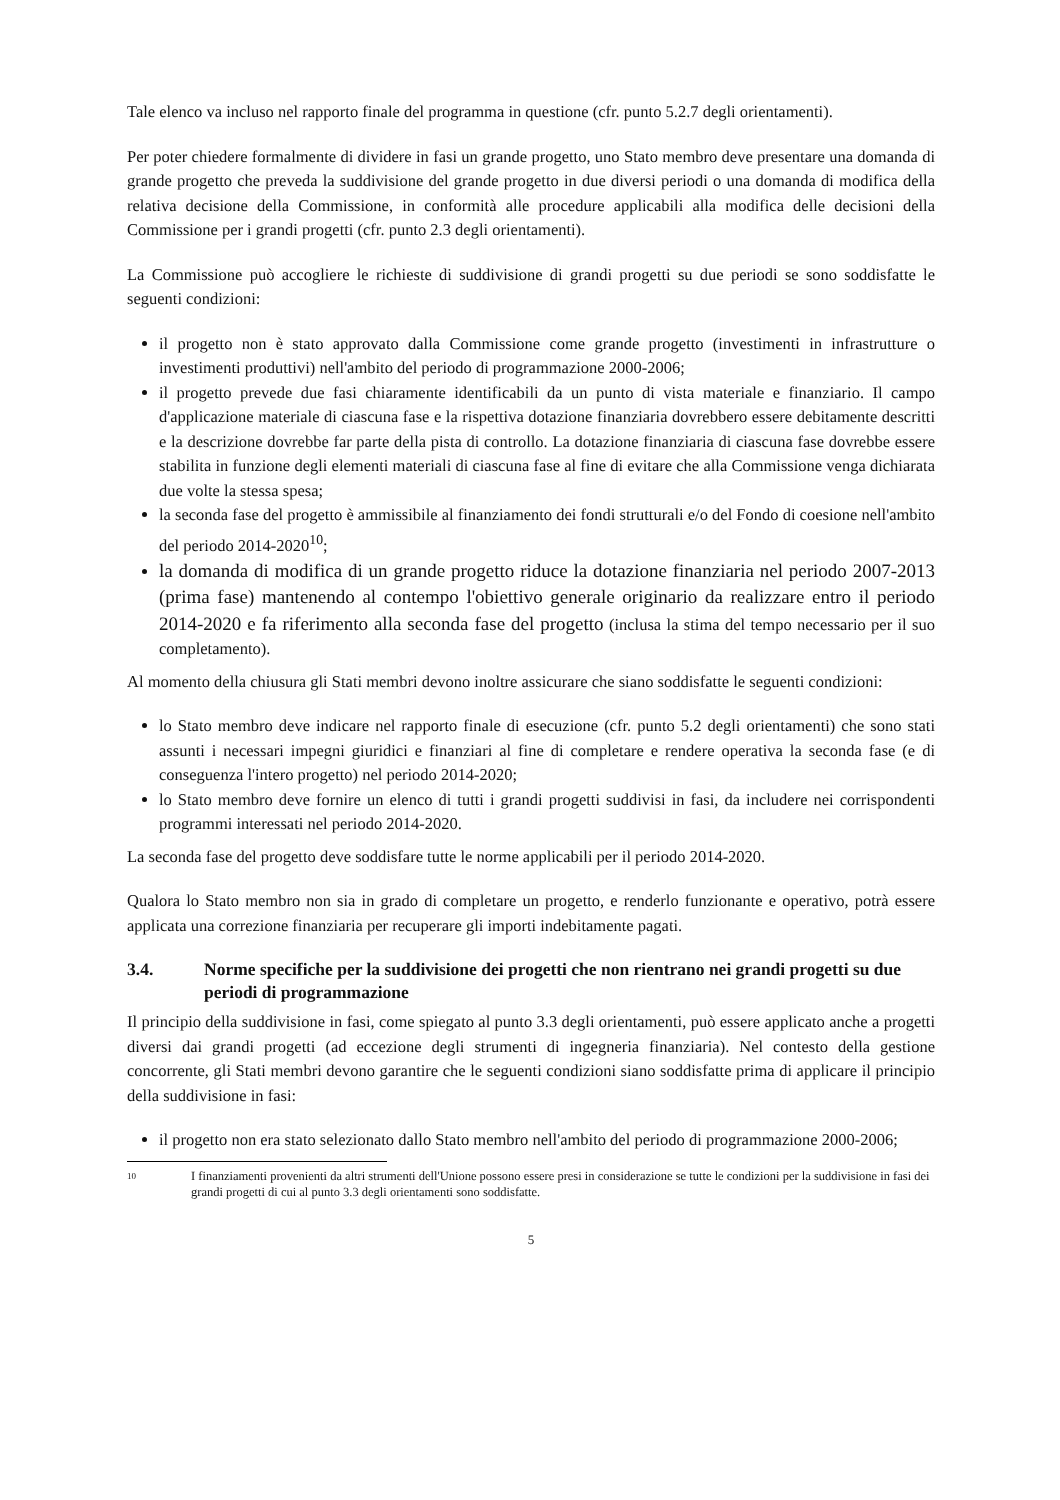Tale elenco va incluso nel rapporto finale del programma in questione (cfr. punto 5.2.7 degli orientamenti).
Per poter chiedere formalmente di dividere in fasi un grande progetto, uno Stato membro deve presentare una domanda di grande progetto che preveda la suddivisione del grande progetto in due diversi periodi o una domanda di modifica della relativa decisione della Commissione, in conformità alle procedure applicabili alla modifica delle decisioni della Commissione per i grandi progetti (cfr. punto 2.3 degli orientamenti).
La Commissione può accogliere le richieste di suddivisione di grandi progetti su due periodi se sono soddisfatte le seguenti condizioni:
il progetto non è stato approvato dalla Commissione come grande progetto (investimenti in infrastrutture o investimenti produttivi) nell'ambito del periodo di programmazione 2000-2006;
il progetto prevede due fasi chiaramente identificabili da un punto di vista materiale e finanziario. Il campo d'applicazione materiale di ciascuna fase e la rispettiva dotazione finanziaria dovrebbero essere debitamente descritti e la descrizione dovrebbe far parte della pista di controllo. La dotazione finanziaria di ciascuna fase dovrebbe essere stabilita in funzione degli elementi materiali di ciascuna fase al fine di evitare che alla Commissione venga dichiarata due volte la stessa spesa;
la seconda fase del progetto è ammissibile al finanziamento dei fondi strutturali e/o del Fondo di coesione nell'ambito del periodo 2014-2020<sup>10</sup>;
la domanda di modifica di un grande progetto riduce la dotazione finanziaria nel periodo 2007-2013 (prima fase) mantenendo al contempo l'obiettivo generale originario da realizzare entro il periodo 2014-2020 e fa riferimento alla seconda fase del progetto (inclusa la stima del tempo necessario per il suo completamento).
Al momento della chiusura gli Stati membri devono inoltre assicurare che siano soddisfatte le seguenti condizioni:
lo Stato membro deve indicare nel rapporto finale di esecuzione (cfr. punto 5.2 degli orientamenti) che sono stati assunti i necessari impegni giuridici e finanziari al fine di completare e rendere operativa la seconda fase (e di conseguenza l'intero progetto) nel periodo 2014-2020;
lo Stato membro deve fornire un elenco di tutti i grandi progetti suddivisi in fasi, da includere nei corrispondenti programmi interessati nel periodo 2014-2020.
La seconda fase del progetto deve soddisfare tutte le norme applicabili per il periodo 2014-2020.
Qualora lo Stato membro non sia in grado di completare un progetto, e renderlo funzionante e operativo, potrà essere applicata una correzione finanziaria per recuperare gli importi indebitamente pagati.
3.4. Norme specifiche per la suddivisione dei progetti che non rientrano nei grandi progetti su due periodi di programmazione
Il principio della suddivisione in fasi, come spiegato al punto 3.3 degli orientamenti, può essere applicato anche a progetti diversi dai grandi progetti (ad eccezione degli strumenti di ingegneria finanziaria). Nel contesto della gestione concorrente, gli Stati membri devono garantire che le seguenti condizioni siano soddisfatte prima di applicare il principio della suddivisione in fasi:
il progetto non era stato selezionato dallo Stato membro nell'ambito del periodo di programmazione 2000-2006;
10 I finanziamenti provenienti da altri strumenti dell'Unione possono essere presi in considerazione se tutte le condizioni per la suddivisione in fasi dei grandi progetti di cui al punto 3.3 degli orientamenti sono soddisfatte.
5